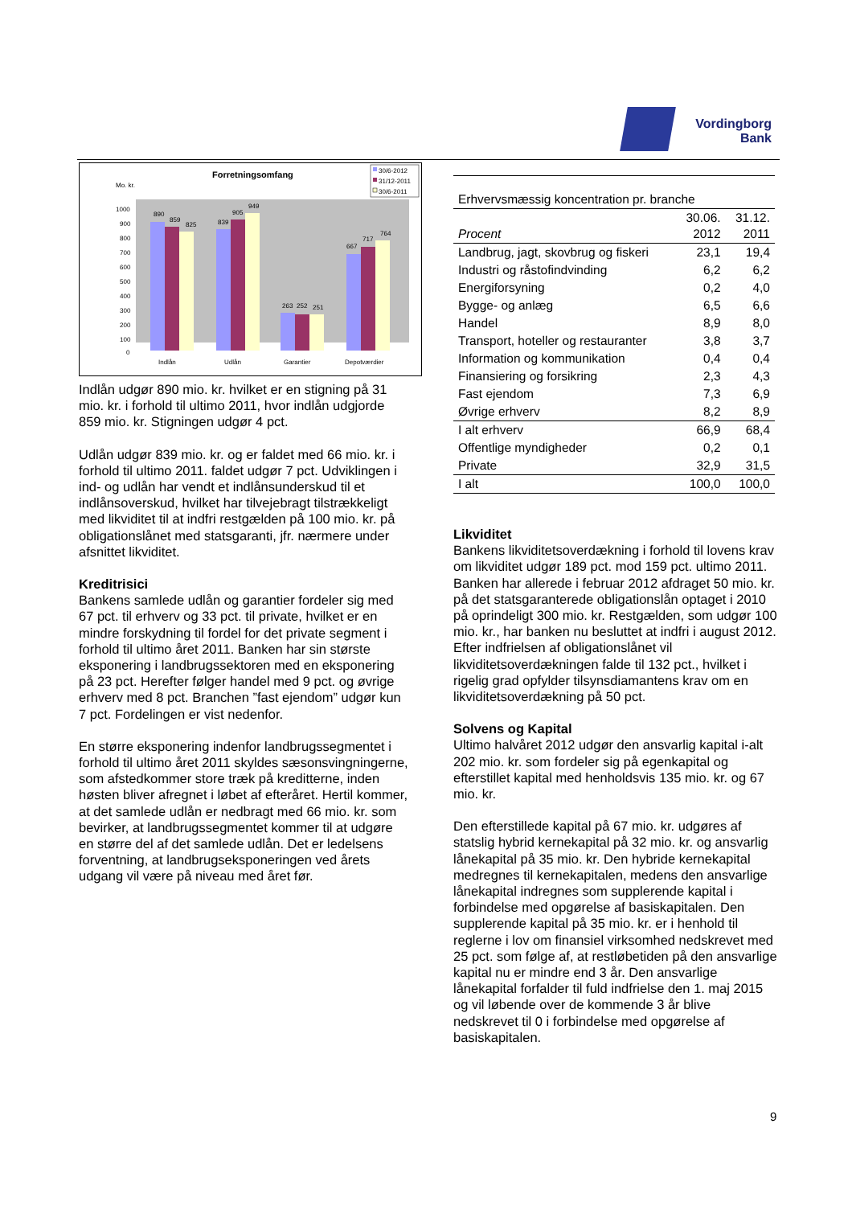Vordingborg
Bank
Forretningsomfang
Mo. kr.
30/6-2012
31/12-2011
30/6-2011
1000
900
800
700
600
500
400
300
200
100
0
890
859
825
839
905
949
263
252
251
667
717
764
Indlån
Udlån
Garantier
Depotværdier
Indlån udgør 890 mio. kr. hvilket er en stigning på 31 mio. kr. i forhold til ultimo 2011, hvor indlån udgjorde 859 mio. kr. Stigningen udgør 4 pct.
Udlån udgør 839 mio. kr. og er faldet med 66 mio. kr. i forhold til ultimo 2011. faldet udgør 7 pct. Udviklingen i ind- og udlån har vendt et indlånsunderskud til et indlånsoverskud, hvilket har tilvejebragt tilstrækkeligt med likviditet til at indfri restgælden på 100 mio. kr. på obligationslånet med statsgaranti, jfr. nærmere under afsnittet likviditet.
Kreditrisici
Bankens samlede udlån og garantier fordeler sig med 67 pct. til erhverv og 33 pct. til private, hvilket er en mindre forskydning til fordel for det private segment i forhold til ultimo året 2011. Banken har sin største eksponering i landbrugssektoren med en eksponering på 23 pct. Herefter følger handel med 9 pct. og øvrige erhverv med 8 pct. Branchen ”fast ejendom” udgør kun 7 pct. Fordelingen er vist nedenfor.
En større eksponering indenfor landbrugssegmentet i forhold til ultimo året 2011 skyldes sæsonsvingningerne, som afstedkommer store træk på kreditterne, inden høsten bliver afregnet i løbet af efteråret. Hertil kommer, at det samlede udlån er nedbragt med 66 mio. kr. som bevirker, at landbrugssegmentet kommer til at udgøre en større del af det samlede udlån. Det er ledelsens forventning, at landbrugseksponeringen ved årets udgang vil være på niveau med året før.
| Erhvervsmæssig koncentration pr. branche | | |
| --- | --- | --- |
| Procent | 30.06. 2012 | 31.12. 2011 |
| Landbrug, jagt, skovbrug og fiskeri | 23,1 | 19,4 |
| Industri og råstofindvinding | 6,2 | 6,2 |
| Energiforsyning | 0,2 | 4,0 |
| Bygge- og anlæg | 6,5 | 6,6 |
| Handel | 8,9 | 8,0 |
| Transport, hoteller og restauranter | 3,8 | 3,7 |
| Information og kommunikation | 0,4 | 0,4 |
| Finansiering og forsikring | 2,3 | 4,3 |
| Fast ejendom | 7,3 | 6,9 |
| Øvrige erhverv | 8,2 | 8,9 |
| I alt erhverv | 66,9 | 68,4 |
| Offentlige myndigheder | 0,2 | 0,1 |
| Private | 32,9 | 31,5 |
| I alt | 100,0 | 100,0 |
Likviditet
Bankens likviditetsoverdækning i forhold til lovens krav om likviditet udgør 189 pct. mod 159 pct. ultimo 2011. Banken har allerede i februar 2012 afdraget 50 mio. kr. på det statsgaranterede obligationslån optaget i 2010 på oprindeligt 300 mio. kr. Restgælden, som udgør 100 mio. kr., har banken nu besluttet at indfri i august 2012. Efter indfrielsen af obligationslånet vil likviditetsoverdækningen falde til 132 pct., hvilket i rigelig grad opfylder tilsynsdiamantens krav om en likviditetsoverdækning på 50 pct.
Solvens og Kapital
Ultimo halvåret 2012 udgør den ansvarlig kapital i-alt 202 mio. kr. som fordeler sig på egenkapital og efterstillet kapital med henholdsvis 135 mio. kr. og 67 mio. kr.
Den efterstillede kapital på 67 mio. kr. udgøres af statslig hybrid kernekapital på 32 mio. kr. og ansvarlig lånekapital på 35 mio. kr. Den hybride kernekapital medregnes til kernekapitalen, medens den ansvarlige lånekapital indregnes som supplerende kapital i forbindelse med opgørelse af basiskapitalen. Den supplerende kapital på 35 mio. kr. er i henhold til reglerne i lov om finansiel virksomhed nedskrevet med 25 pct. som følge af, at restløbetiden på den ansvarlige kapital nu er mindre end 3 år. Den ansvarlige lånekapital forfalder til fuld indfrielse den 1. maj 2015 og vil løbende over de kommende 3 år blive nedskrevet til 0 i forbindelse med opgørelse af basiskapitalen.
9